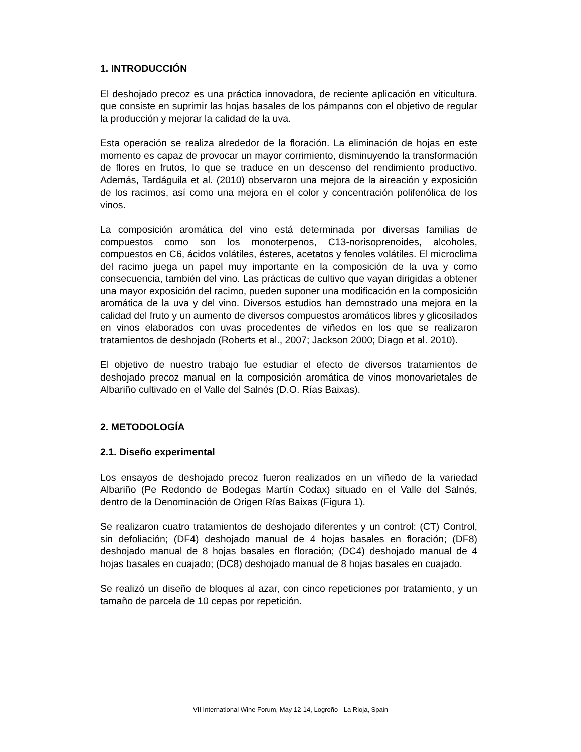1. INTRODUCCIÓN
El deshojado precoz es una práctica innovadora, de reciente aplicación en viticultura. que consiste en suprimir las hojas basales de los pámpanos con el objetivo de regular la producción y mejorar la calidad de la uva.
Esta operación se realiza alrededor de la floración. La eliminación de hojas en este momento es capaz de provocar un mayor corrimiento, disminuyendo la transformación de flores en frutos, lo que se traduce en un descenso del rendimiento productivo. Además, Tardáguila et al. (2010) observaron una mejora de la aireación y exposición de los racimos, así como una mejora en el color y concentración polifenólica de los vinos.
La composición aromática del vino está determinada por diversas familias de compuestos como son los monoterpenos, C13-norisoprenoides, alcoholes, compuestos en C6, ácidos volátiles, ésteres, acetatos y fenoles volátiles. El microclima del racimo juega un papel muy importante en la composición de la uva y como consecuencia, también del vino. Las prácticas de cultivo que vayan dirigidas a obtener una mayor exposición del racimo, pueden suponer una modificación en la composición aromática de la uva y del vino. Diversos estudios han demostrado una mejora en la calidad del fruto y un aumento de diversos compuestos aromáticos libres y glicosilados en vinos elaborados con uvas procedentes de viñedos en los que se realizaron tratamientos de deshojado (Roberts et al., 2007; Jackson 2000; Diago et al. 2010).
El objetivo de nuestro trabajo fue estudiar el efecto de diversos tratamientos de deshojado precoz manual en la composición aromática de vinos monovarietales de Albariño cultivado en el Valle del Salnés (D.O. Rías Baixas).
2. METODOLOGÍA
2.1. Diseño experimental
Los ensayos de deshojado precoz fueron realizados en un viñedo de la variedad Albariño (Pe Redondo de Bodegas Martín Codax) situado en el Valle del Salnés, dentro de la Denominación de Origen Rías Baixas (Figura 1).
Se realizaron cuatro tratamientos de deshojado diferentes y un control: (CT) Control, sin defoliación; (DF4) deshojado manual de 4 hojas basales en floración; (DF8) deshojado manual de 8 hojas basales en floración; (DC4) deshojado manual de 4 hojas basales en cuajado; (DC8) deshojado manual de 8 hojas basales en cuajado.
Se realizó un diseño de bloques al azar, con cinco repeticiones por tratamiento, y un tamaño de parcela de 10 cepas por repetición.
VII International Wine Forum, May 12-14, Logroño - La Rioja, Spain